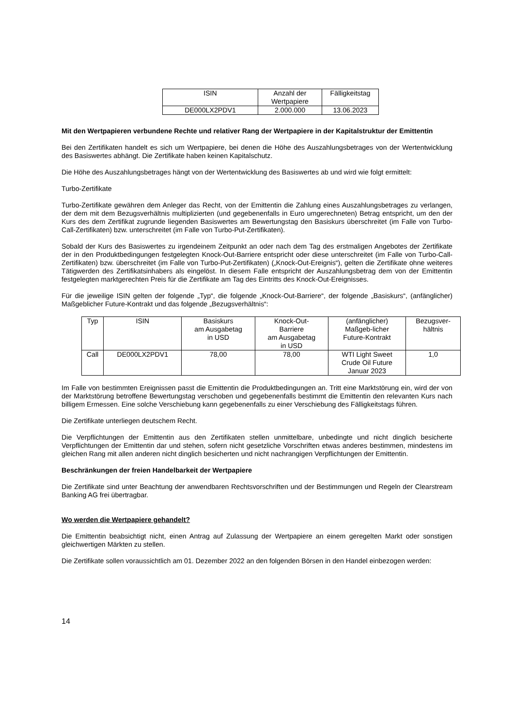| ISIN | Anzahl der Wertpapiere | Fälligkeitstag |
| DE000LX2PDV1 | 2.000.000 | 13.06.2023 |
Mit den Wertpapieren verbundene Rechte und relativer Rang der Wertpapiere in der Kapitalstruktur der Emittentin
Bei den Zertifikaten handelt es sich um Wertpapiere, bei denen die Höhe des Auszahlungsbetrages von der Wertentwicklung des Basiswertes abhängt. Die Zertifikate haben keinen Kapitalschutz.
Die Höhe des Auszahlungsbetrages hängt von der Wertentwicklung des Basiswertes ab und wird wie folgt ermittelt:
Turbo-Zertifikate
Turbo-Zertifikate gewähren dem Anleger das Recht, von der Emittentin die Zahlung eines Auszahlungsbetrages zu verlangen, der dem mit dem Bezugsverhältnis multiplizierten (und gegebenenfalls in Euro umgerechneten) Betrag entspricht, um den der Kurs des dem Zertifikat zugrunde liegenden Basiswertes am Bewertungstag den Basiskurs überschreitet (im Falle von Turbo-Call-Zertifikaten) bzw. unterschreitet (im Falle von Turbo-Put-Zertifikaten).
Sobald der Kurs des Basiswertes zu irgendeinem Zeitpunkt an oder nach dem Tag des erstmaligen Angebotes der Zertifikate der in den Produktbedingungen festgelegten Knock-Out-Barriere entspricht oder diese unterschreitet (im Falle von Turbo-Call-Zertifikaten) bzw. überschreitet (im Falle von Turbo-Put-Zertifikaten) („Knock-Out-Ereignis“), gelten die Zertifikate ohne weiteres Tätigwerden des Zertifikatsinhabers als eingelöst. In diesem Falle entspricht der Auszahlungsbetrag dem von der Emittentin festgelegten marktgerechten Preis für die Zertifikate am Tag des Eintritts des Knock-Out-Ereignisses.
Für die jeweilige ISIN gelten der folgende „Typ“, die folgende „Knock-Out-Barriere“, der folgende „Basiskurs“, (anfänglicher) Maßgeblicher Future-Kontrakt und das folgende „Bezugsverhältnis“:
| Typ | ISIN | Basiskurs am Ausgabetag in USD | Knock-Out- Barriere am Ausgabetag in USD | (anfänglicher) Maßgeb-licher Future-Kontrakt | Bezugsver- hältnis |
| Call | DE000LX2PDV1 | 78,00 | 78,00 | WTI Light Sweet Crude Oil Future Januar 2023 | 1,0 |
Im Falle von bestimmten Ereignissen passt die Emittentin die Produktbedingungen an. Tritt eine Marktstörung ein, wird der von der Marktstörung betroffene Bewertungstag verschoben und gegebenenfalls bestimmt die Emittentin den relevanten Kurs nach billigem Ermessen. Eine solche Verschiebung kann gegebenenfalls zu einer Verschiebung des Fälligkeitstags führen.
Die Zertifikate unterliegen deutschem Recht.
Die Verpflichtungen der Emittentin aus den Zertifikaten stellen unmittelbare, unbedingte und nicht dinglich besicherte Verpflichtungen der Emittentin dar und stehen, sofern nicht gesetzliche Vorschriften etwas anderes bestimmen, mindestens im gleichen Rang mit allen anderen nicht dinglich besicherten und nicht nachrangigen Verpflichtungen der Emittentin.
Beschränkungen der freien Handelbarkeit der Wertpapiere
Die Zertifikate sind unter Beachtung der anwendbaren Rechtsvorschriften und der Bestimmungen und Regeln der Clearstream Banking AG frei übertragbar.
Wo werden die Wertpapiere gehandelt?
Die Emittentin beabsichtigt nicht, einen Antrag auf Zulassung der Wertpapiere an einem geregelten Markt oder sonstigen gleichwertigen Märkten zu stellen.
Die Zertifikate sollen voraussichtlich am 01. Dezember 2022 an den folgenden Börsen in den Handel einbezogen werden:
14